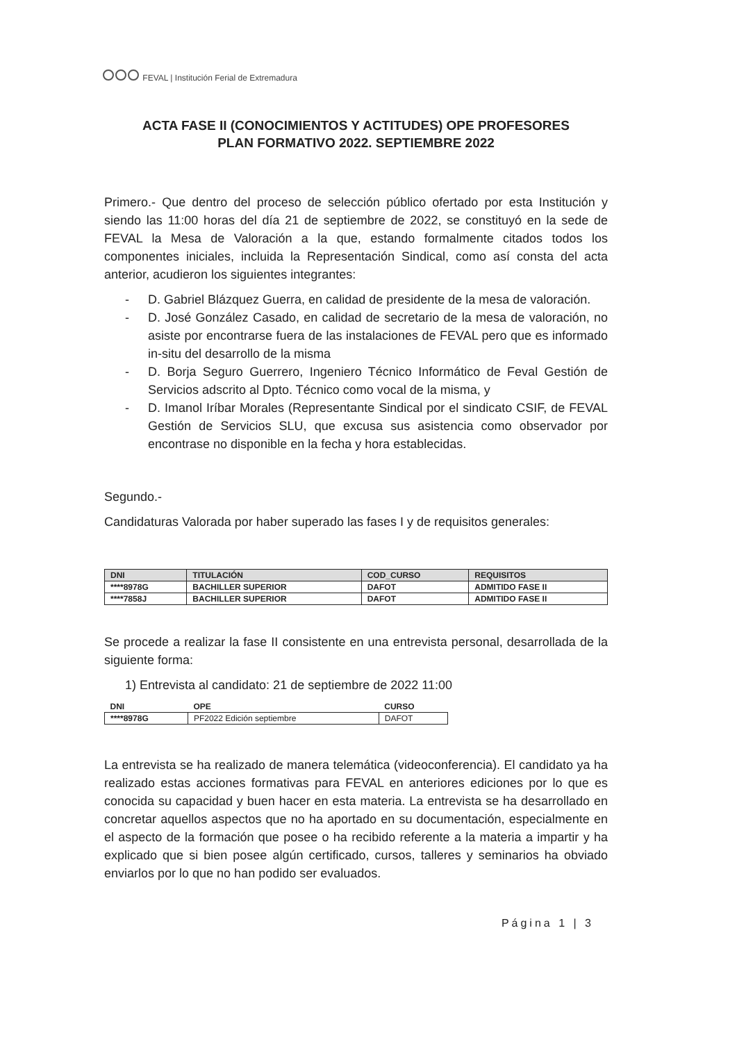FEVAL | Institución Ferial de Extremadura
ACTA FASE II (CONOCIMIENTOS Y ACTITUDES) OPE PROFESORES
PLAN FORMATIVO 2022. SEPTIEMBRE 2022
Primero.- Que dentro del proceso de selección público ofertado por esta Institución y siendo las 11:00 horas del día 21 de septiembre de 2022, se constituyó en la sede de FEVAL la Mesa de Valoración a la que, estando formalmente citados todos los componentes iniciales, incluida la Representación Sindical, como así consta del acta anterior, acudieron los siguientes integrantes:
- D. Gabriel Blázquez Guerra, en calidad de presidente de la mesa de valoración.
- D. José González Casado, en calidad de secretario de la mesa de valoración, no asiste por encontrarse fuera de las instalaciones de FEVAL pero que es informado in-situ del desarrollo de la misma
- D. Borja Seguro Guerrero, Ingeniero Técnico Informático de Feval Gestión de Servicios adscrito al Dpto. Técnico como vocal de la misma, y
- D. Imanol Iríbar Morales (Representante Sindical por el sindicato CSIF, de FEVAL Gestión de Servicios SLU, que excusa sus asistencia como observador por encontrase no disponible en la fecha y hora establecidas.
Segundo.-
Candidaturas Valorada por haber superado las fases I y de requisitos generales:
| DNI | TITULACIÓN | COD_CURSO | REQUISITOS |
| --- | --- | --- | --- |
| ****8978G | BACHILLER SUPERIOR | DAFOT | ADMITIDO FASE II |
| ****7858J | BACHILLER SUPERIOR | DAFOT | ADMITIDO FASE II |
Se procede a realizar la fase II consistente en una entrevista personal, desarrollada de la siguiente forma:
1) Entrevista al candidato: 21 de septiembre de 2022 11:00
| DNI | OPE | CURSO |
| --- | --- | --- |
| ****8978G | PF2022 Edición septiembre | DAFOT |
La entrevista se ha realizado de manera telemática (videoconferencia). El candidato ya ha realizado estas acciones formativas para FEVAL en anteriores ediciones por lo que es conocida su capacidad y buen hacer en esta materia. La entrevista se ha desarrollado en concretar aquellos aspectos que no ha aportado en su documentación, especialmente en el aspecto de la formación que posee o ha recibido referente a la materia a impartir y ha explicado que si bien posee algún certificado, cursos, talleres y seminarios ha obviado enviarlos por lo que no han podido ser evaluados.
Página 1 | 3